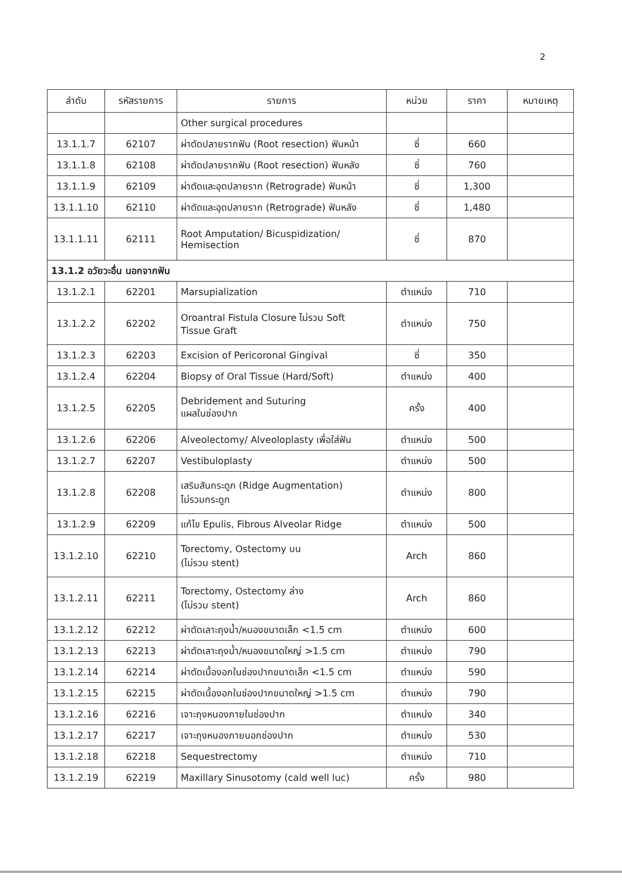2
| ลำดับ | รหัสรายการ | รายการ | หน่วย | ราคา | หมายเหตุ |
| --- | --- | --- | --- | --- | --- |
| | | Other surgical procedures | | | |
| 13.1.1.7 | 62107 | ผ่าตัดปลายรากฟัน (Root resection) ฟันหน้า | ซี่ | 660 | |
| 13.1.1.8 | 62108 | ผ่าตัดปลายรากฟัน (Root resection) ฟันหลัง | ซี่ | 760 | |
| 13.1.1.9 | 62109 | ผ่าตัดและอุดปลายราก (Retrograde) ฟันหน้า | ซี่ | 1,300 | |
| 13.1.1.10 | 62110 | ผ่าตัดและอุดปลายราก (Retrograde) ฟันหลัง | ซี่ | 1,480 | |
| 13.1.1.11 | 62111 | Root Amputation/ Bicuspidization/ Hemisection | ซี่ | 870 | |
| 13.1.2 อวัยวะอื่น นอกจากฟัน | | | | | |
| 13.1.2.1 | 62201 | Marsupialization | ตำแหน่ง | 710 | |
| 13.1.2.2 | 62202 | Oroantral Fistula Closure ไม่รวม Soft Tissue Graft | ตำแหน่ง | 750 | |
| 13.1.2.3 | 62203 | Excision of Pericoronal Gingival | ซี่ | 350 | |
| 13.1.2.4 | 62204 | Biopsy of Oral Tissue (Hard/Soft) | ตำแหน่ง | 400 | |
| 13.1.2.5 | 62205 | Debridement and Suturing แผลในช่องปาก | ครั้ง | 400 | |
| 13.1.2.6 | 62206 | Alveolectomy/ Alveoloplasty เพื่อใส่ฟัน | ตำแหน่ง | 500 | |
| 13.1.2.7 | 62207 | Vestibuloplasty | ตำแหน่ง | 500 | |
| 13.1.2.8 | 62208 | เสริมสันกระดูก (Ridge Augmentation) ไม่รวมกระดูก | ตำแหน่ง | 800 | |
| 13.1.2.9 | 62209 | แก้ไข Epulis, Fibrous Alveolar Ridge | ตำแหน่ง | 500 | |
| 13.1.2.10 | 62210 | Torectomy, Ostectomy บน (ไม่รวม stent) | Arch | 860 | |
| 13.1.2.11 | 62211 | Torectomy, Ostectomy ล่าง (ไม่รวม stent) | Arch | 860 | |
| 13.1.2.12 | 62212 | ผ่าตัดเลาะถุงน้ำ/หนองขนาดเล็ก <1.5 cm | ตำแหน่ง | 600 | |
| 13.1.2.13 | 62213 | ผ่าตัดเลาะถุงน้ำ/หนองขนาดใหญ่ >1.5 cm | ตำแหน่ง | 790 | |
| 13.1.2.14 | 62214 | ผ่าตัดเนื้องอกในช่องปากขนาดเล็ก <1.5 cm | ตำแหน่ง | 590 | |
| 13.1.2.15 | 62215 | ผ่าตัดเนื้องอกในช่องปากขนาดใหญ่ >1.5 cm | ตำแหน่ง | 790 | |
| 13.1.2.16 | 62216 | เจาะถุงหนองภายในช่องปาก | ตำแหน่ง | 340 | |
| 13.1.2.17 | 62217 | เจาะถุงหนองภายนอกช่องปาก | ตำแหน่ง | 530 | |
| 13.1.2.18 | 62218 | Sequestrectomy | ตำแหน่ง | 710 | |
| 13.1.2.19 | 62219 | Maxillary Sinusotomy (cald well luc) | ครั้ง | 980 | |